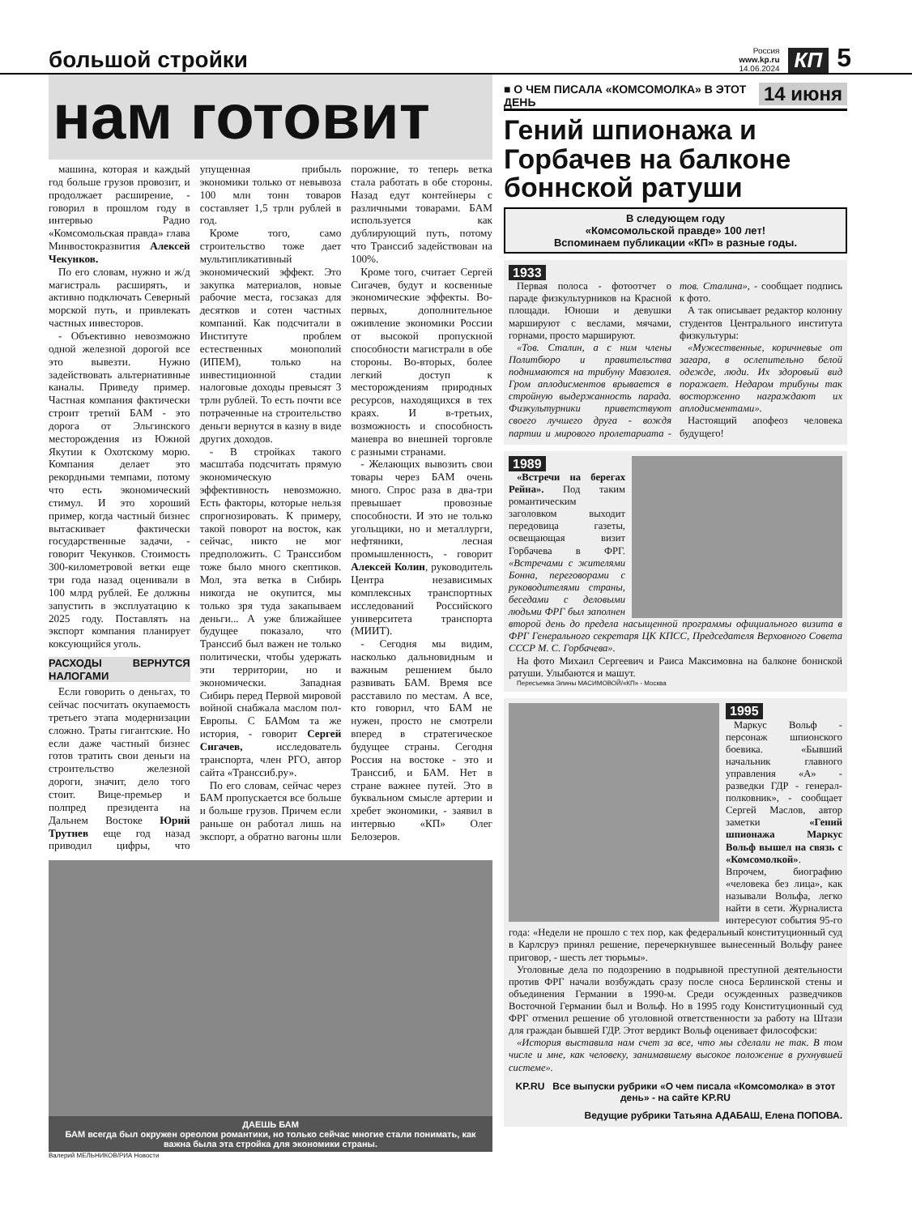большой стройки
Россия
www.kp.ru
14.06.2024
КП 5
нам готовит
машина, которая и каждый год больше грузов провозит, и продолжает расширение, - говорил в прошлом году в интервью Радио «Комсомольская правда» глава Минвостокразвития Алексей Чекунков.
По его словам, нужно и ж/д магистраль расширять, и активно подключать Северный морской путь, и привлекать частных инвесторов.
- Объективно невозможно одной железной дорогой все это вывезти. Нужно задействовать альтернативные каналы. Приведу пример. Частная компания фактически строит третий БАМ - это дорога от Эльгинского месторождения из Южной Якутии к Охотскому морю. Компания делает это рекордными темпами, потому что есть экономический стимул. И это хороший пример, когда частный бизнес вытаскивает фактически государственные задачи, - говорит Чекунков. Стоимость 300-километровой ветки еще три года назад оценивали в 100 млрд рублей. Ее должны запустить в эксплуатацию к 2025 году. Поставлять на экспорт компания планирует коксующийся уголь.
РАСХОДЫ ВЕРНУТСЯ НАЛОГАМИ
Если говорить о деньгах, то сейчас посчитать окупаемость третьего этапа модернизации сложно. Траты гигантские. Но если даже частный бизнес готов тратить свои деньги на строительство железной дороги, значит, дело того стоит. Вице-премьер и полпред президента на Дальнем Востоке Юрий Трутнев еще год назад приводил цифры, что упущенная прибыль экономики только от невывоза 100 млн тонн товаров составляет 1,5 трлн рублей в год.
Кроме того, само строительство тоже дает мультипликативный экономический эффект. Это закупка материалов, новые рабочие места, госзаказ для десятков и сотен частных компаний. Как подсчитали в Институте проблем естественных монополий (ИПЕМ), только на инвестиционной стадии налоговые доходы превысят 3 трлн рублей. То есть почти все потраченные на строительство деньги вернутся в казну в виде других доходов.
- В стройках такого масштаба подсчитать прямую экономическую эффективность невозможно. Есть факторы, которые нельзя спрогнозировать. К примеру, такой поворот на восток, как сейчас, никто не мог предположить. С Транссибом тоже было много скептиков. Мол, эта ветка в Сибирь никогда не окупится, мы только зря туда закапываем деньги... А уже ближайшее будущее показало, что Транссиб был важен не только политически, чтобы удержать эти территории, но и экономически. Западная Сибирь перед Первой мировой войной снабжала маслом пол-Европы. С БАМом та же история, - говорит Сергей Сигачев, исследователь транспорта, член РГО, автор сайта «Транссиб.ру».
По его словам, сейчас через БАМ пропускается все больше и больше грузов. Причем если раньше он работал лишь на экспорт, а обратно вагоны шли порожние, то теперь ветка стала работать в обе стороны. Назад едут контейнеры с различными товарами. БАМ используется как дублирующий путь, потому что Транссиб задействован на 100%.
Кроме того, считает Сергей Сигачев, будут и косвенные экономические эффекты. Во-первых, дополнительное оживление экономики России от высокой пропускной способности магистрали в обе стороны. Во-вторых, более легкий доступ к месторождениям природных ресурсов, находящихся в тех краях. И в-третьих, возможность и способность маневра во внешней торговле с разными странами.
- Желающих вывозить свои товары через БАМ очень много. Спрос раза в два-три превышает провозные способности. И это не только угольщики, но и металлурги, нефтяники, лесная промышленность, - говорит Алексей Колин, руководитель Центра независимых комплексных транспортных исследований Российского университета транспорта (МИИТ).
- Сегодня мы видим, насколько дальновидным и важным решением было развивать БАМ. Время все расставило по местам. А все, кто говорил, что БАМ не нужен, просто не смотрели вперед в стратегическое будущее страны. Сегодня Россия на востоке - это и Транссиб, и БАМ. Нет в стране важнее путей. Это в буквальном смысле артерии и хребет экономики, - заявил в интервью «КП» Олег Белозеров.
ДАЕШЬ БАМ
БАМ всегда был окружен ореолом романтики, но только сейчас многие стали понимать, как важна была эта стройка для экономики страны.
Валерий МЕЛЬНИКОВ/РИА Новости
14 июня ■ О ЧЕМ ПИСАЛА «КОМСОМОЛКА» В ЭТОТ ДЕНЬ
Гений шпионажа и Горбачев на балконе боннской ратуши
В следующем году
«Комсомольской правде» 100 лет!
Вспоминаем публикации «КП» в разные годы.
1933
Первая полоса - фотоотчет о параде физкультурников на Красной площади. Юноши и девушки маршируют с веслами, мячами, горнами, просто маршируют.
«Тов. Сталин, а с ним члены Политбюро и правительства поднимаются на трибуну Мавзолея. Гром аплодисментов врывается в стройную выдержанность парада. Физкультурники приветствуют своего лучшего друга - вождя партии и мирового пролетариата - тов. Сталина», - сообщает подпись к фото.
А так описывает редактор колонну студентов Центрального института физкультуры:
«Мужественные, коричневые от загара, в ослепительно белой одежде, люди. Их здоровый вид поражает. Недаром трибуны так восторженно награждают их аплодисментами».
Настоящий апофеоз человека будущего!
1989
«Встречи на берегах Рейна». Под таким романтическим заголовком выходит передовица газеты, освещающая визит Горбачева в ФРГ. «Встречами с жителями Бонна, переговорами с руководителями страны, беседами с деловыми людьми ФРГ был заполнен второй день до предела насыщенной программы официального визита в ФРГ Генерального секретаря ЦК КПСС, Председателя Верховного Совета СССР М. С. Горбачева».
На фото Михаил Сергеевич и Раиса Максимовна на балконе боннской ратуши. Улыбаются и машут.
Пересъемка Элины МАСИМОВОЙ/«КП» - Москва
1995
Маркус Вольф - персонаж шпионского боевика. «Бывший начальник главного управления «А» - разведки ГДР - генерал-полковник», - сообщает Сергей Маслов, автор заметки «Гений шпионажа Маркус Вольф вышел на связь с «Комсомолкой». Впрочем, биографию «человека без лица», как называли Вольфа, легко найти в сети. Журналиста интересуют события 95-го года: «Недели не прошло с тех пор, как федеральный конституционный суд в Карлсруэ принял решение, перечеркнувшее вынесенный Вольфу ранее приговор, - шесть лет тюрьмы».
Уголовные дела по подозрению в подрывной преступной деятельности против ФРГ начали возбуждать сразу после сноса Берлинской стены и объединения Германии в 1990-м. Среди осужденных разведчиков Восточной Германии был и Вольф. Но в 1995 году Конституционный суд ФРГ отменил решение об уголовной ответственности за работу на Штази для граждан бывшей ГДР. Этот вердикт Вольф оценивает философски:
«История выставила нам счет за все, что мы сделали не так. В том числе и мне, как человеку, занимавшему высокое положение в рухнувшей системе».
KP.RU Все выпуски рубрики «О чем писала «Комсомолка» в этот день» - на сайте KP.RU
Ведущие рубрики Татьяна АДАБАШ, Елена ПОПОВА.